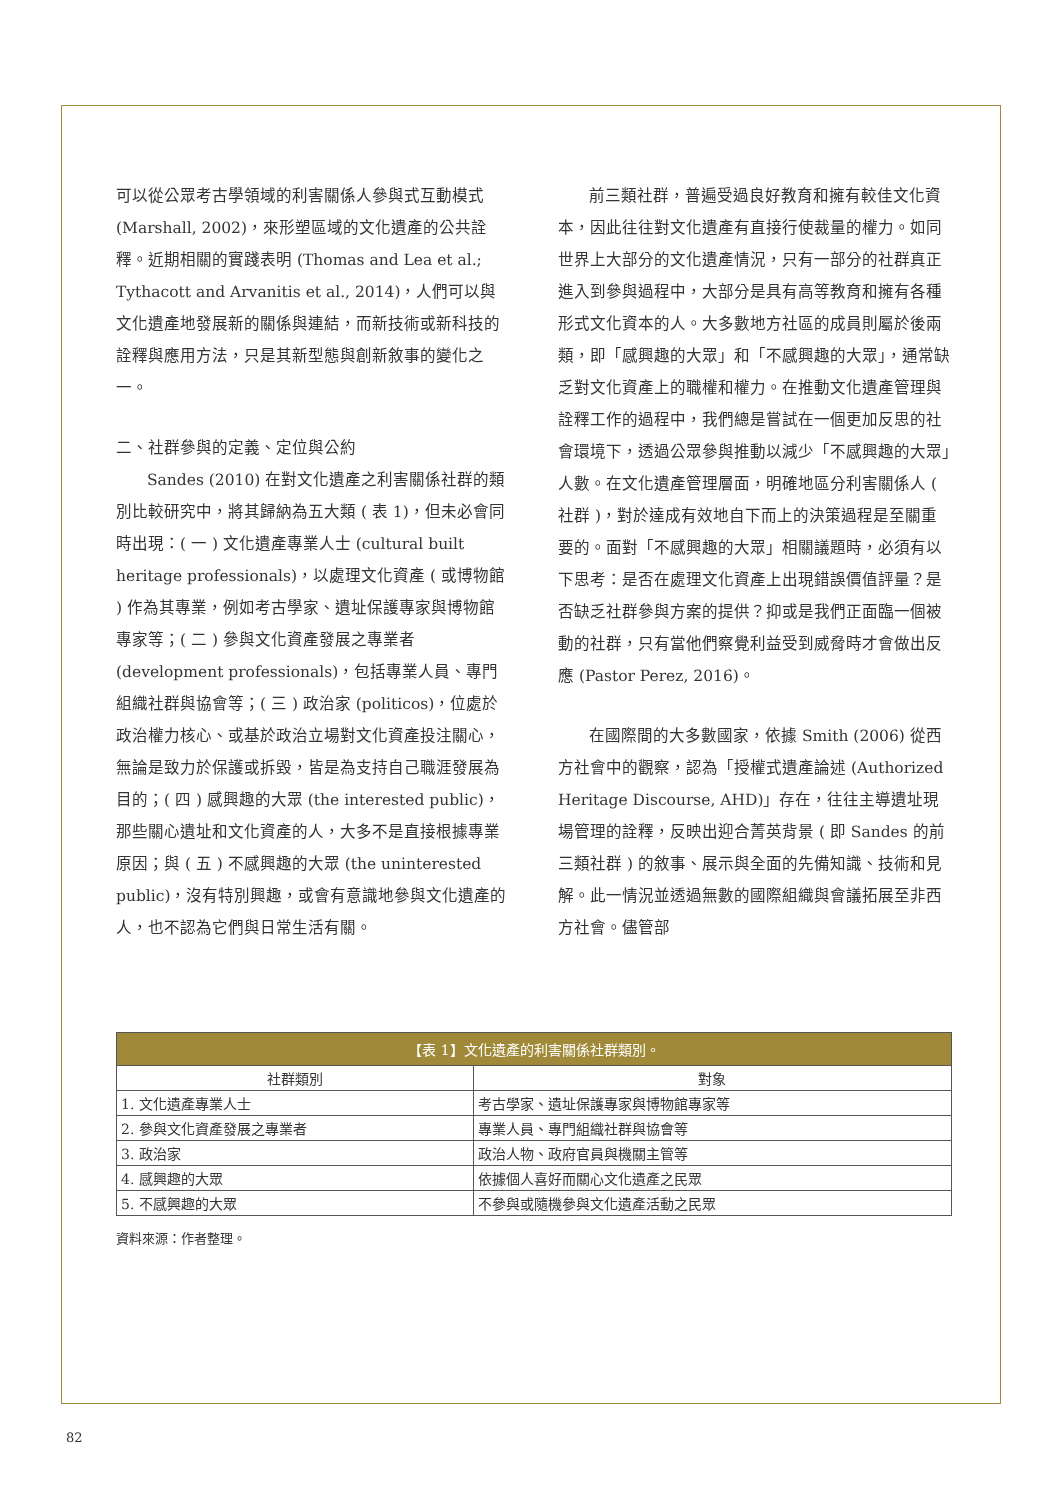可以從公眾考古學領域的利害關係人參與式互動模式 (Marshall, 2002)，來形塑區域的文化遺產的公共詮釋。近期相關的實踐表明 (Thomas and Lea et al.; Tythacott and Arvanitis et al., 2014)，人們可以與文化遺產地發展新的關係與連結，而新技術或新科技的詮釋與應用方法，只是其新型態與創新敘事的變化之一。
二、社群參與的定義、定位與公約
Sandes (2010) 在對文化遺產之利害關係社群的類別比較研究中，將其歸納為五大類 ( 表 1)，但未必會同時出現：( 一 ) 文化遺產專業人士 (cultural built heritage professionals)，以處理文化資產 ( 或博物館 ) 作為其專業，例如考古學家、遺址保護專家與博物館專家等；( 二 ) 參與文化資產發展之專業者 (development professionals)，包括專業人員、專門組織社群與協會等；( 三 ) 政治家 (politicos)，位處於政治權力核心、或基於政治立場對文化資產投注關心，無論是致力於保護或拆毀，皆是為支持自己職涯發展為目的；( 四 ) 感興趣的大眾 (the interested public)，那些關心遺址和文化資產的人，大多不是直接根據專業原因；與 ( 五 ) 不感興趣的大眾 (the uninterested public)，沒有特別興趣，或會有意識地參與文化遺產的人，也不認為它們與日常生活有關。
前三類社群，普遍受過良好教育和擁有較佳文化資本，因此往往對文化遺產有直接行使裁量的權力。如同世界上大部分的文化遺產情況，只有一部分的社群真正進入到參與過程中，大部分是具有高等教育和擁有各種形式文化資本的人。大多數地方社區的成員則屬於後兩類，即「感興趣的大眾」和「不感興趣的大眾」，通常缺乏對文化資產上的職權和權力。在推動文化遺產管理與詮釋工作的過程中，我們總是嘗試在一個更加反思的社會環境下，透過公眾參與推動以減少「不感興趣的大眾」人數。在文化遺產管理層面，明確地區分利害關係人 ( 社群 )，對於達成有效地自下而上的決策過程是至關重要的。面對「不感興趣的大眾」相關議題時，必須有以下思考：是否在處理文化資產上出現錯誤價值評量？是否缺乏社群參與方案的提供？抑或是我們正面臨一個被動的社群，只有當他們察覺利益受到威脅時才會做出反應 (Pastor Perez, 2016)。
在國際間的大多數國家，依據 Smith (2006) 從西方社會中的觀察，認為「授權式遺產論述 (Authorized Heritage Discourse, AHD)」存在，往往主導遺址現場管理的詮釋，反映出迎合菁英背景 ( 即 Sandes 的前三類社群 ) 的敘事、展示與全面的先備知識、技術和見解。此一情況並透過無數的國際組織與會議拓展至非西方社會。儘管部
| 【表 1】文化遺產的利害關係社群類別。 | |
| --- | --- |
| 社群類別 | 對象 |
| 1. 文化遺產專業人士 | 考古學家、遺址保護專家與博物館專家等 |
| 2. 參與文化資產發展之專業者 | 專業人員、專門組織社群與協會等 |
| 3. 政治家 | 政治人物、政府官員與機關主管等 |
| 4. 感興趣的大眾 | 依據個人喜好而關心文化遺產之民眾 |
| 5. 不感興趣的大眾 | 不參與或隨機參與文化遺產活動之民眾 |
資料來源：作者整理。
82